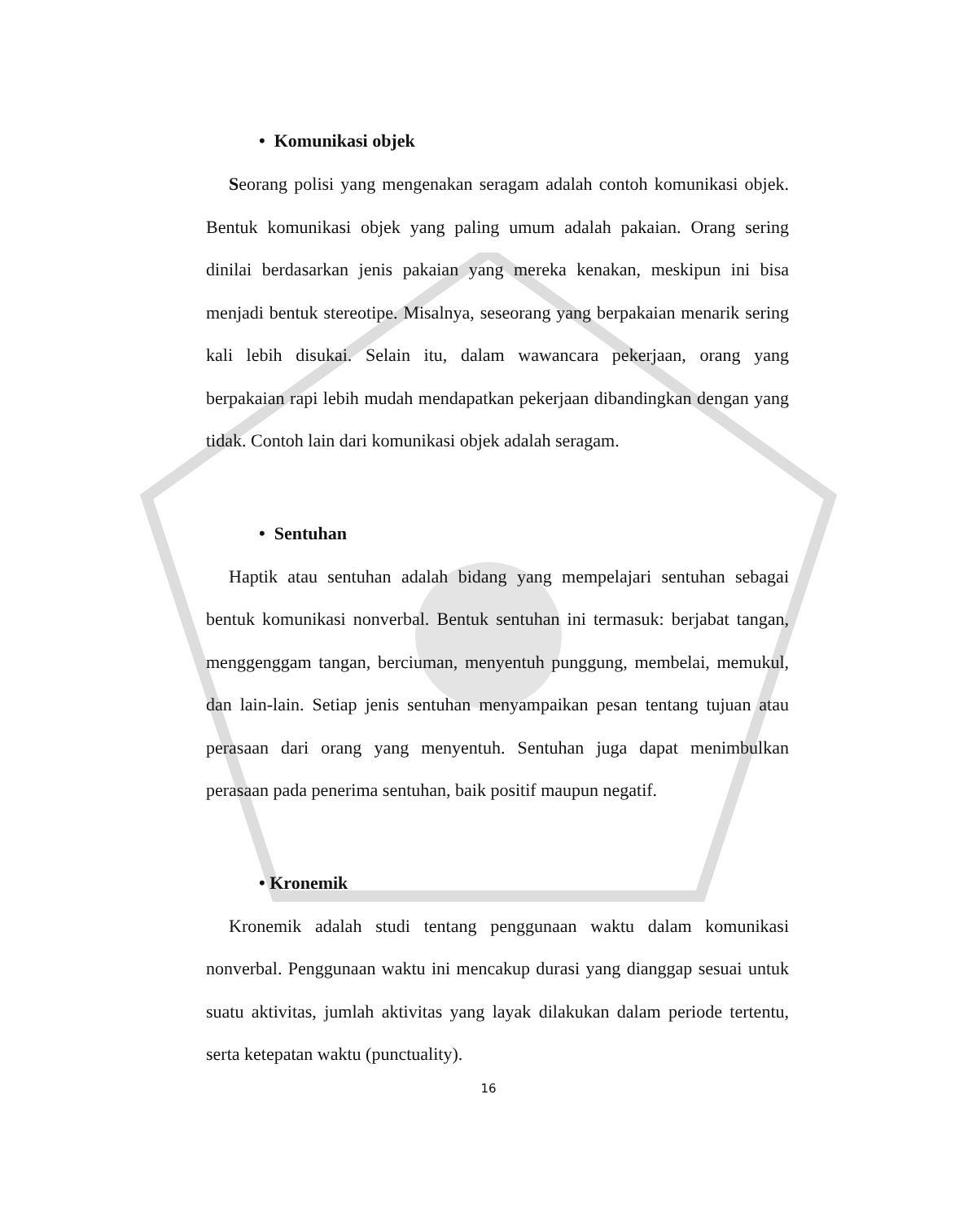• Komunikasi objek
Seorang polisi yang mengenakan seragam adalah contoh komunikasi objek. Bentuk komunikasi objek yang paling umum adalah pakaian. Orang sering dinilai berdasarkan jenis pakaian yang mereka kenakan, meskipun ini bisa menjadi bentuk stereotipe. Misalnya, seseorang yang berpakaian menarik sering kali lebih disukai. Selain itu, dalam wawancara pekerjaan, orang yang berpakaian rapi lebih mudah mendapatkan pekerjaan dibandingkan dengan yang tidak. Contoh lain dari komunikasi objek adalah seragam.
• Sentuhan
Haptik atau sentuhan adalah bidang yang mempelajari sentuhan sebagai bentuk komunikasi nonverbal. Bentuk sentuhan ini termasuk: berjabat tangan, menggenggam tangan, berciuman, menyentuh punggung, membelai, memukul, dan lain-lain. Setiap jenis sentuhan menyampaikan pesan tentang tujuan atau perasaan dari orang yang menyentuh. Sentuhan juga dapat menimbulkan perasaan pada penerima sentuhan, baik positif maupun negatif.
• Kronemik
Kronemik adalah studi tentang penggunaan waktu dalam komunikasi nonverbal. Penggunaan waktu ini mencakup durasi yang dianggap sesuai untuk suatu aktivitas, jumlah aktivitas yang layak dilakukan dalam periode tertentu, serta ketepatan waktu (punctuality).
16